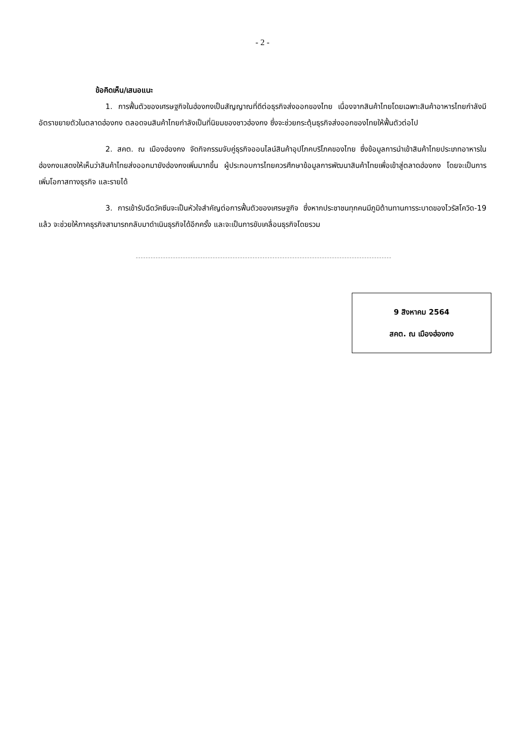- 2 -
ข้อคิดเห็น/เสนอแนะ
1. การฟื้นตัวของเศรษฐกิจในฮ่องกงเป็นสัญญาณที่ดีต่อธุรกิจส่งออกของไทย เนื่องจากสินค้าไทยโดยเฉพาะสินค้าอาหารไทยกำลังมีอัตราขยายตัวในตลาดฮ่องกง ตลอดจนสินค้าไทยกำลังเป็นที่นิยมของชาวฮ่องกง ซึ่งจะช่วยกระตุ้นธุรกิจส่งออกของไทยให้ฟื้นตัวต่อไป
2. สคต. ณ เมืองฮ่องกง จัดกิจกรรมจับคู่ธุรกิจออนไลน์สินค้าอุปโภคบริโภคของไทย ซึ่งข้อมูลการนำเข้าสินค้าไทยประเภทอาหารในฮ่องกงแสดงให้เห็นว่าสินค้าไทยส่งออกมายังฮ่องกงเพิ่มมากขึ้น ผู้ประกอบการไทยควรศึกษาข้อมูลการพัฒนาสินค้าไทยเพื่อเข้าสู่ตลาดฮ่องกง โดยจะเป็นการเพิ่มโอกาสทางธุรกิจ และรายได้
3. การเข้ารับฉีดวัคซีนจะเป็นหัวใจสำคัญต่อการฟื้นตัวของเศรษฐกิจ ซึ่งหากประชาชนทุกคนมีภูมิต้านทานการระบาดของไวรัสโควิด-19 แล้ว จะช่วยให้ภาคธุรกิจสามารถกลับมาดำเนินธุรกิจได้อีกครั้ง และจะเป็นการขับเคลื่อนธุรกิจโดยรวม
9 สิงหาคม 2564
สคต. ณ เมืองฮ่องกง